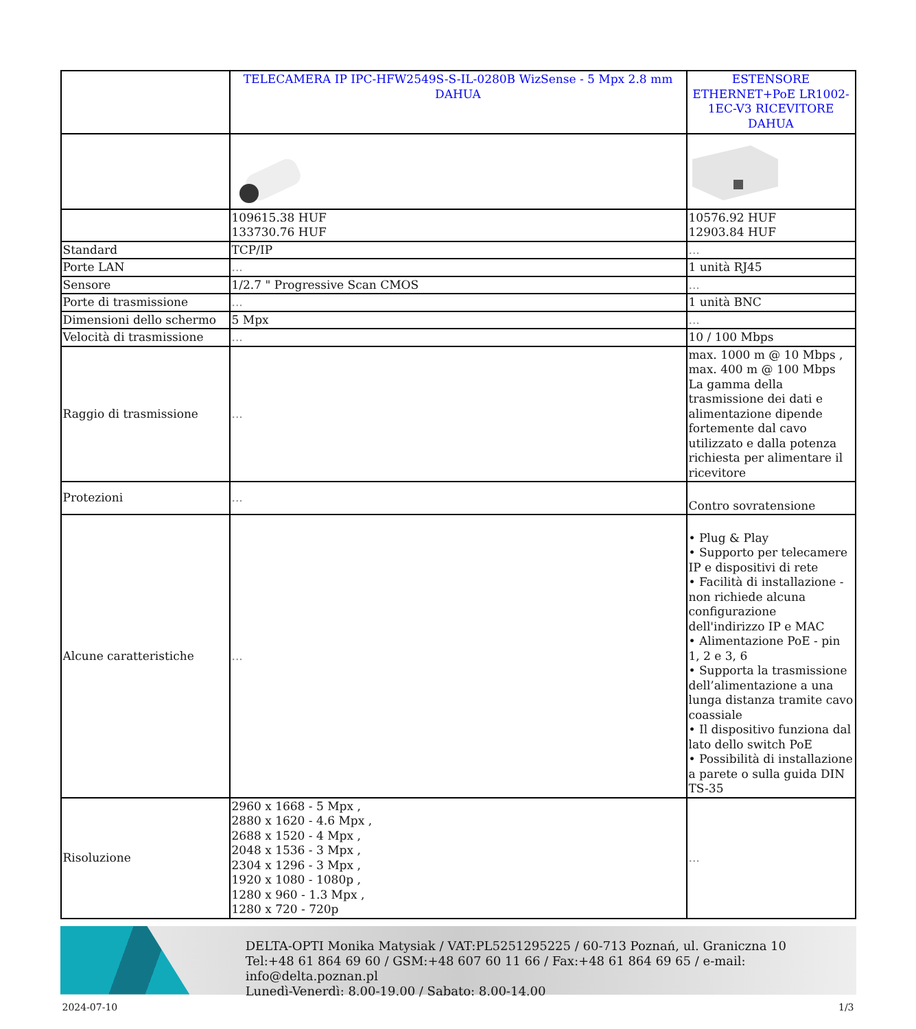| | TELECAMERA IP IPC-HFW2549S-S-IL-0280B WizSense - 5 Mpx 2.8 mm DAHUA | ESTENSORE ETHERNET+PoE LR1002-1EC-V3 RICEVITORE DAHUA |
| | 109615.38 HUF 133730.76 HUF | 10576.92 HUF 12903.84 HUF |
| Standard | TCP/IP | ... |
| Porte LAN | ... | 1 unità RJ45 |
| Sensore | 1/2.7 " Progressive Scan CMOS | ... |
| Porte di trasmissione | ... | 1 unità BNC |
| Dimensioni dello schermo | 5 Mpx | ... |
| Velocità di trasmissione | ... | 10 / 100 Mbps |
| Raggio di trasmissione | ... | max. 1000 m @ 10 Mbps , max. 400 m @ 100 Mbps La gamma della trasmissione dei dati e alimentazione dipende fortemente dal cavo utilizzato e dalla potenza richiesta per alimentare il ricevitore |
| Protezioni | ... | Contro sovratensione |
| Alcune caratteristiche | ... | • Plug & Play • Supporto per telecamere IP e dispositivi di rete • Facilità di installazione - non richiede alcuna configurazione dell'indirizzo IP e MAC • Alimentazione PoE - pin 1, 2 e 3, 6 • Supporta la trasmissione dell’alimentazione a una lunga distanza tramite cavo coassiale • Il dispositivo funziona dal lato dello switch PoE • Possibilità di installazione a parete o sulla guida DIN TS-35 |
| Risoluzione | 2960 x 1668 - 5 Mpx , 2880 x 1620 - 4.6 Mpx , 2688 x 1520 - 4 Mpx , 2048 x 1536 - 3 Mpx , 2304 x 1296 - 3 Mpx , 1920 x 1080 - 1080p , 1280 x 960 - 1.3 Mpx , 1280 x 720 - 720p | ... |
DELTA-OPTI Monika Matysiak / VAT:PL5251295225 / 60-713 Poznań, ul. Graniczna 10
Tel:+48 61 864 69 60 / GSM:+48 607 60 11 66 / Fax:+48 61 864 69 65 / e-mail: info@delta.poznan.pl
Lunedì-Venerdì: 8.00-19.00 / Sabato: 8.00-14.00
2024-07-10 1/3